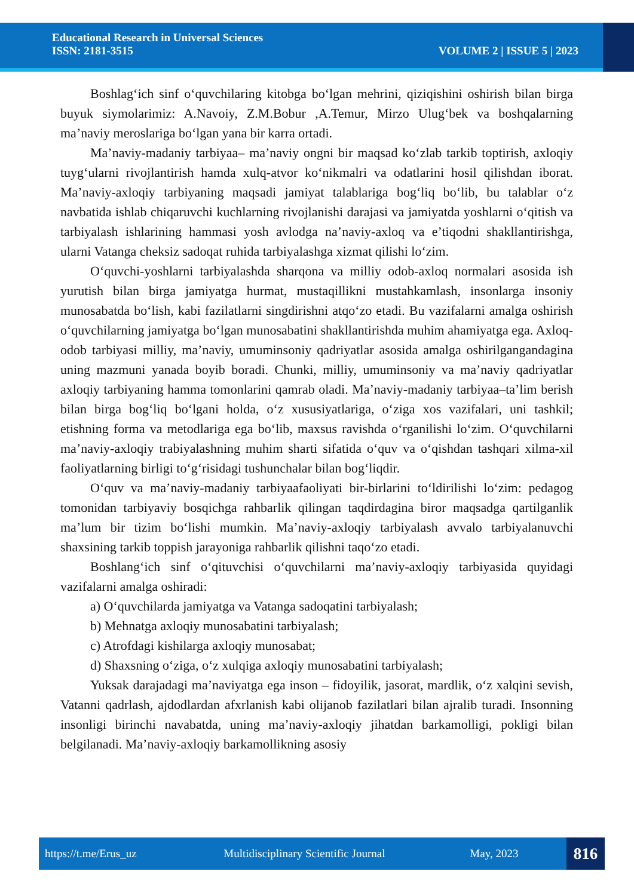Educational Research in Universal Sciences
ISSN: 2181-3515 VOLUME 2 | ISSUE 5 | 2023
Boshlag‘ich sinf o‘quvchilaring kitobga bo‘lgan mehrini, qiziqishini oshirish bilan birga buyuk siymolarimiz: A.Navoiy, Z.M.Bobur ,A.Temur, Mirzo Ulug‘bek va boshqalarning ma’naviy meroslariga bo‘lgan yana bir karra ortadi.
Ma’naviy-madaniy tarbiyaa– ma’naviy ongni bir maqsad ko‘zlab tarkib toptirish, axloqiy tuyg‘ularni rivojlantirish hamda xulq-atvor ko‘nikmalri va odatlarini hosil qilishdan iborat. Ma’naviy-axloqiy tarbiyaning maqsadi jamiyat talablariga bog‘liq bo‘lib, bu talablar o‘z navbatida ishlab chiqaruvchi kuchlarning rivojlanishi darajasi va jamiyatda yoshlarni o‘qitish va tarbiyalash ishlarining hammasi yosh avlodga na’naviy-axloq va e’tiqodni shakllantirishga, ularni Vatanga cheksiz sadoqat ruhida tarbiyalashga xizmat qilishi lo‘zim.
O‘quvchi-yoshlarni tarbiyalashda sharqona va milliy odob-axloq normalari asosida ish yurutish bilan birga jamiyatga hurmat, mustaqillikni mustahkamlash, insonlarga insoniy munosabatda bo‘lish, kabi fazilatlarni singdirishni atqo‘zo etadi. Bu vazifalarni amalga oshirish o‘quvchilarning jamiyatga bo‘lgan munosabatini shakllantirishda muhim ahamiyatga ega. Axloq-odob tarbiyasi milliy, ma’naviy, umuminsoniy qadriyatlar asosida amalga oshirilgangandagina uning mazmuni yanada boyib boradi. Chunki, milliy, umuminsoniy va ma’naviy qadriyatlar axloqiy tarbiyaning hamma tomonlarini qamrab oladi. Ma’naviy-madaniy tarbiyaa–ta’lim berish bilan birga bog‘liq bo‘lgani holda, o‘z xususiyatlariga, o‘ziga xos vazifalari, uni tashkil; etishning forma va metodlariga ega bo‘lib, maxsus ravishda o‘rganilishi lo‘zim. O‘quvchilarni ma’naviy-axloqiy trabiyalashning muhim sharti sifatida o‘quv va o‘qishdan tashqari xilma-xil faoliyatlarning birligi to‘g‘risidagi tushunchalar bilan bog‘liqdir.
O‘quv va ma’naviy-madaniy tarbiyaafaoliyati bir-birlarini to‘ldirilishi lo‘zim: pedagog tomonidan tarbiyaviy bosqichga rahbarlik qilingan taqdirdagina biror maqsadga qartilganlik ma’lum bir tizim bo‘lishi mumkin. Ma’naviy-axloqiy tarbiyalash avvalo tarbiyalanuvchi shaxsining tarkib toppish jarayoniga rahbarlik qilishni taqo‘zo etadi.
Boshlang‘ich sinf o‘qituvchisi o‘quvchilarni ma’naviy-axloqiy tarbiyasida quyidagi vazifalarni amalga oshiradi:
a) O‘quvchilarda jamiyatga va Vatanga sadoqatini tarbiyalash;
b) Mehnatga axloqiy munosabatini tarbiyalash;
c) Atrofdagi kishilarga axloqiy munosabat;
d) Shaxsning o‘ziga, o‘z xulqiga axloqiy munosabatini tarbiyalash;
Yuksak darajadagi ma’naviyatga ega inson – fidoyilik, jasorat, mardlik, o‘z xalqini sevish, Vatanni qadrlash, ajdodlardan afxrlanish kabi olijanob fazilatlari bilan ajralib turadi. Insonning insonligi birinchi navabatda, uning ma’naviy-axloqiy jihatdan barkamolligi, pokligi bilan belgilanadi. Ma’naviy-axloqiy barkamollikning asosiy
https://t.me/Erus_uz Multidisciplinary Scientific Journal May, 2023 816